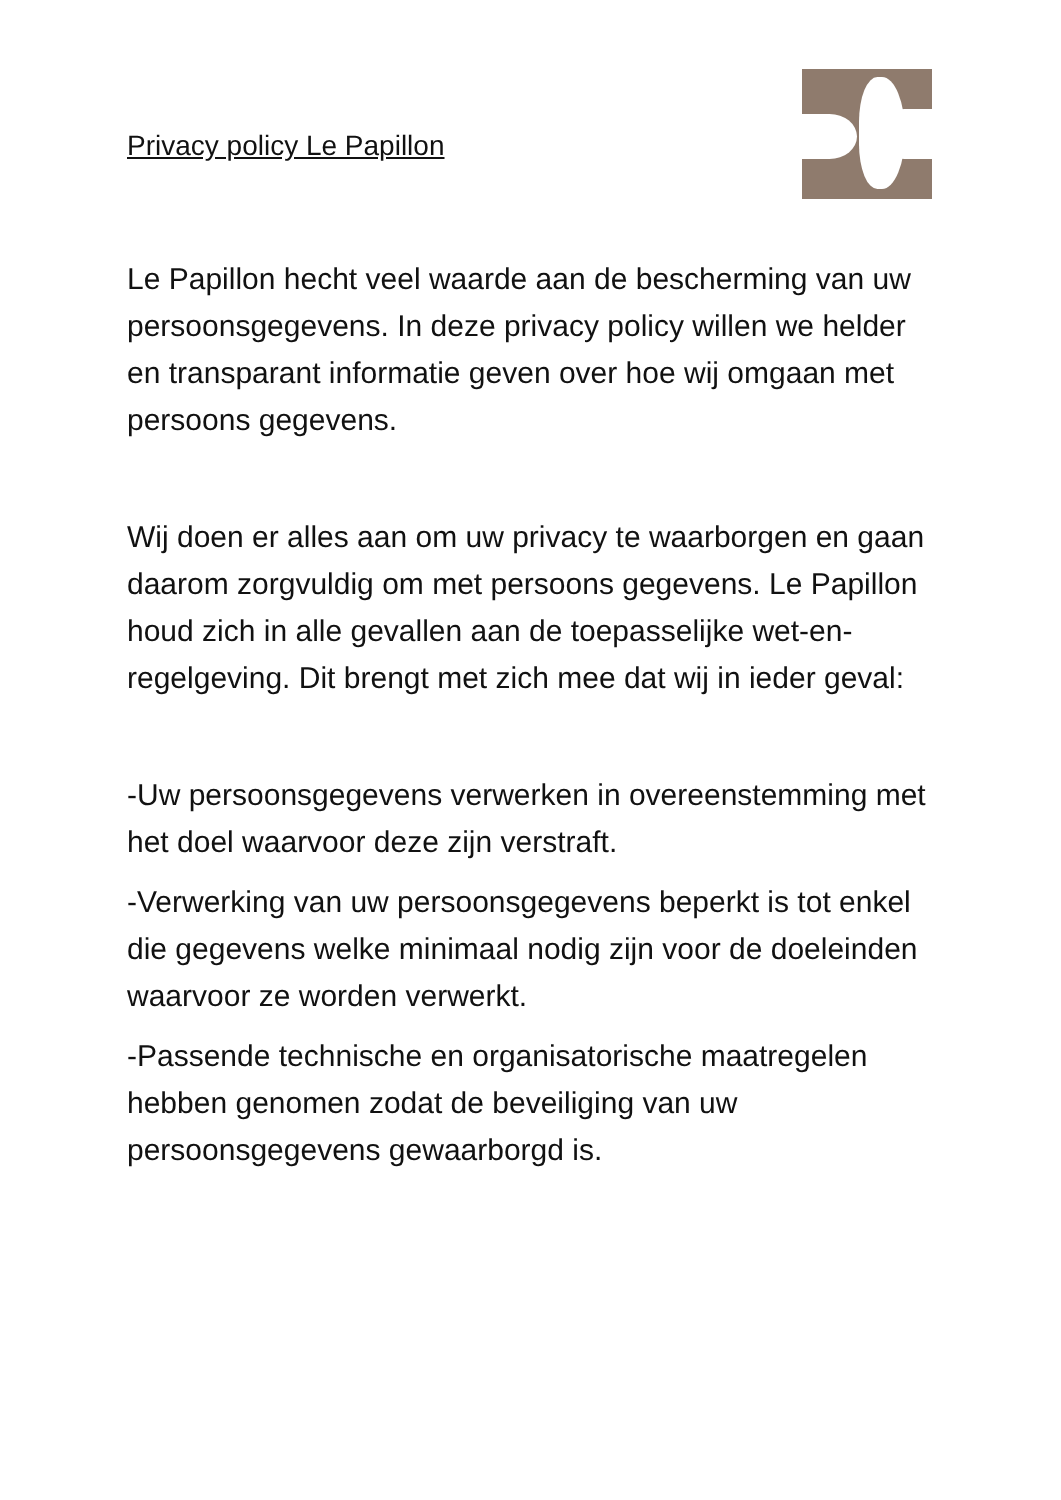Privacy policy Le Papillon
Le Papillon hecht veel waarde aan de bescherming van uw persoonsgegevens. In deze privacy policy willen we helder en transparant informatie geven over hoe wij omgaan met persoons gegevens.
Wij doen er alles aan om uw privacy te waarborgen en gaan daarom zorgvuldig om met persoons gegevens. Le Papillon houd zich in alle gevallen aan de toepasselijke wet-en-regelgeving. Dit brengt met zich mee dat wij in ieder geval:
-Uw persoonsgegevens verwerken in overeenstemming met het doel waarvoor deze zijn verstraft.
-Verwerking van uw persoonsgegevens beperkt is tot enkel die gegevens welke minimaal nodig zijn voor de doeleinden waarvoor ze worden verwerkt.
-Passende technische en organisatorische maatregelen hebben genomen zodat de beveiliging van uw persoonsgegevens gewaarborgd is.